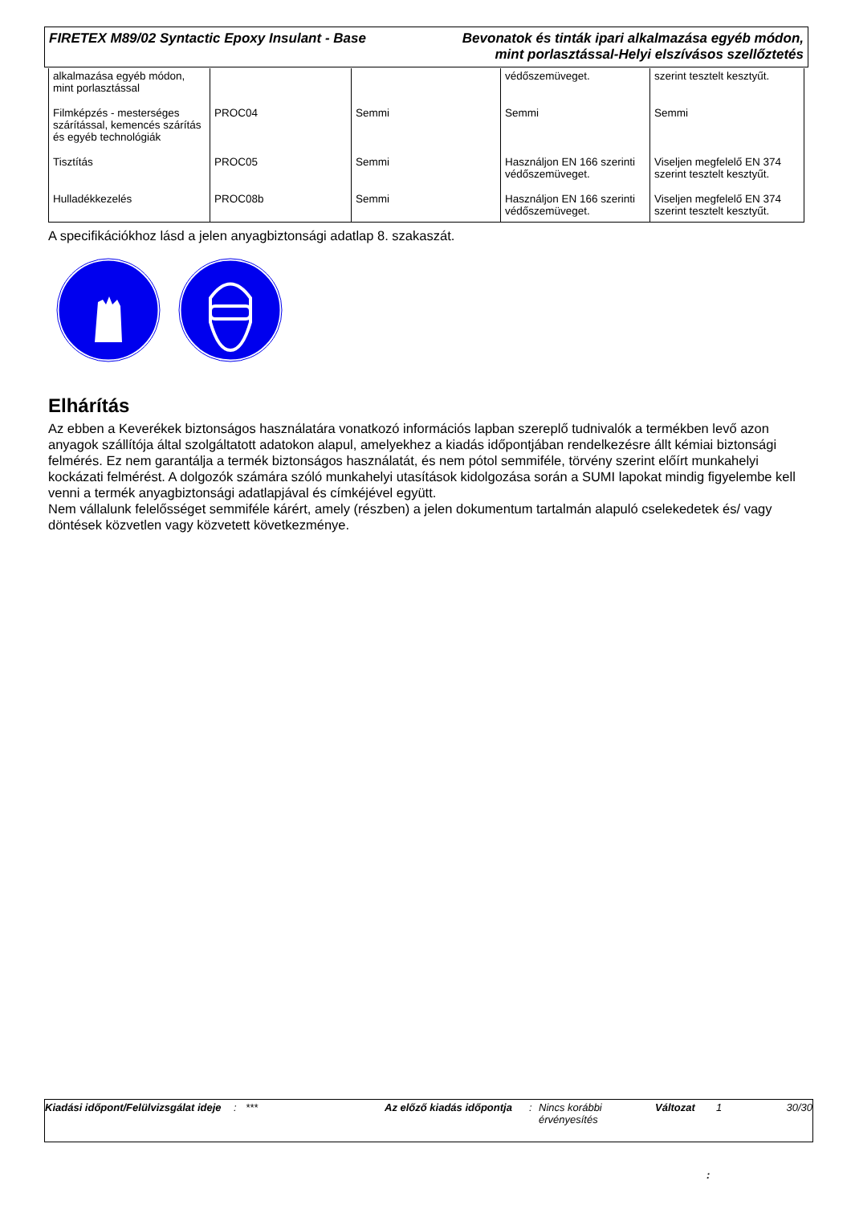FIRETEX M89/02 Syntactic Epoxy Insulant - Base
Bevonatok és tinták ipari alkalmazása egyéb módon,
mint porlasztással-Helyi elszívásos szellőztetés
| alkalmazása egyéb módon, mint porlasztással | | | védőszemüveget. | szerint tesztelt kesztyűt. |
| Filmképzés - mesterséges szárítással, kemencés szárítás és egyéb technológiák | PROC04 | Semmi | Semmi | Semmi |
| Tisztítás | PROC05 | Semmi | Használjon EN 166 szerinti védőszemüveget. | Viseljen megfelelő EN 374 szerint tesztelt kesztyűt. |
| Hulladékkezelés | PROC08b | Semmi | Használjon EN 166 szerinti védőszemüveget. | Viseljen megfelelő EN 374 szerint tesztelt kesztyűt. |
A specifikációkhoz lásd a jelen anyagbiztonsági adatlap 8. szakaszát.
Elhárítás
Az ebben a Keverékek biztonságos használatára vonatkozó információs lapban szereplő tudnivalók a termékben levő azon anyagok szállítója által szolgáltatott adatokon alapul, amelyekhez a kiadás időpontjában rendelkezésre állt kémiai biztonsági felmérés. Ez nem garantálja a termék biztonságos használatát, és nem pótol semmiféle, törvény szerint előírt munkahelyi kockázati felmérést. A dolgozók számára szóló munkahelyi utasítások kidolgozása során a SUMI lapokat mindig figyelembe kell venni a termék anyagbiztonsági adatlapjával és címkéjével együtt.
Nem vállalunk felelősséget semmiféle kárért, amely (részben) a jelen dokumentum tartalmán alapuló cselekedetek és/ vagy döntések közvetlen vagy közvetett következménye.
Kiadási időpont/Felülvizsgálat ideje
: *** Az előző kiadás időpontja
: Nincs korábbi érvényesítés
Változat 1 30/30
: